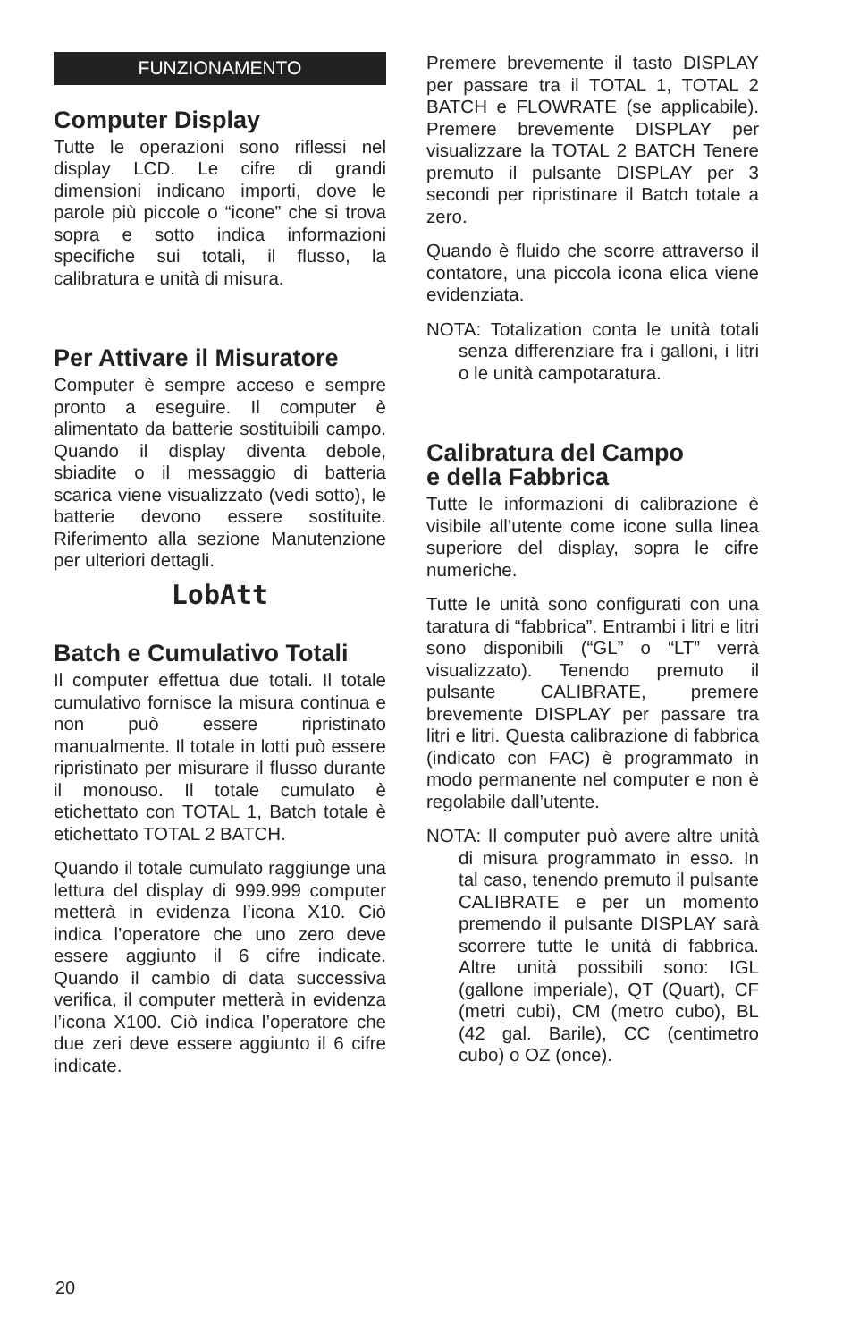FUNZIONAMENTO
Computer Display
Tutte le operazioni sono riflessi nel display LCD. Le cifre di grandi dimensioni indicano importi, dove le parole più piccole o “icone” che si trova sopra e sotto indica informazioni specifiche sui totali, il flusso, la calibratura e unità di misura.
Per Attivare il Misuratore
Computer è sempre acceso e sempre pronto a eseguire. Il computer è alimentato da batterie sostituibili campo. Quando il display diventa debole, sbiadite o il messaggio di batteria scarica viene visualizzato (vedi sotto), le batterie devono essere sostituite. Riferimento alla sezione Manutenzione per ulteriori dettagli.
LobAtt
Batch e Cumulativo Totali
Il computer effettua due totali. Il totale cumulativo fornisce la misura continua e non può essere ripristinato manualmente. Il totale in lotti può essere ripristinato per misurare il flusso durante il monouso. Il totale cumulato è etichettato con TOTAL 1, Batch totale è etichettato TOTAL 2 BATCH.
Quando il totale cumulato raggiunge una lettura del display di 999.999 computer metterà in evidenza l’icona X10. Ciò indica l’operatore che uno zero deve essere aggiunto il 6 cifre indicate. Quando il cambio di data successiva verifica, il computer metterà in evidenza l’icona X100. Ciò indica l’operatore che due zeri deve essere aggiunto il 6 cifre indicate.
Premere brevemente il tasto DISPLAY per passare tra il TOTAL 1, TOTAL 2 BATCH e FLOWRATE (se applicabile). Premere brevemente DISPLAY per visualizzare la TOTAL 2 BATCH Tenere premuto il pulsante DISPLAY per 3 secondi per ripristinare il Batch totale a zero.
Quando è fluido che scorre attraverso il contatore, una piccola icona elica viene evidenziata.
NOTA: Totalization conta le unità totali senza differenziare fra i galloni, i litri o le unità campotaratura.
Calibratura del Campo
e della Fabbrica
Tutte le informazioni di calibrazione è visibile all’utente come icone sulla linea superiore del display, sopra le cifre numeriche.
Tutte le unità sono configurati con una taratura di “fabbrica”. Entrambi i litri e litri sono disponibili (“GL” o “LT” verrà visualizzato). Tenendo premuto il pulsante CALIBRATE, premere brevemente DISPLAY per passare tra litri e litri. Questa calibrazione di fabbrica (indicato con FAC) è programmato in modo permanente nel computer e non è regolabile dall’utente.
NOTA: Il computer può avere altre unità di misura programmato in esso. In tal caso, tenendo premuto il pulsante CALIBRATE e per un momento premendo il pulsante DISPLAY sarà scorrere tutte le unità di fabbrica. Altre unità possibili sono: IGL (gallone imperiale), QT (Quart), CF (metri cubi), CM (metro cubo), BL (42 gal. Barile), CC (centimetro cubo) o OZ (once).
20